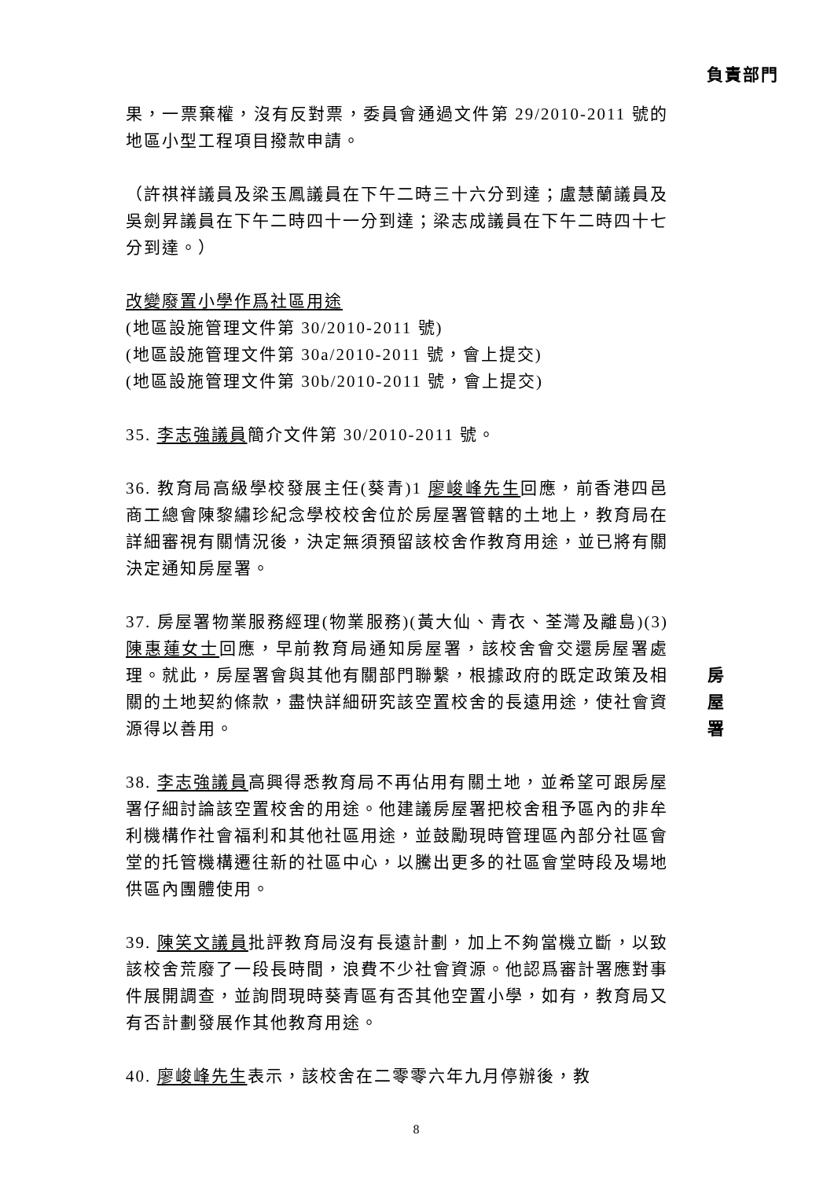負責部門
果，一票棄權，沒有反對票，委員會通過文件第 29/2010-2011 號的地區小型工程項目撥款申請。
（許祺祥議員及梁玉鳳議員在下午二時三十六分到達；盧慧蘭議員及吳劍昇議員在下午二時四十一分到達；梁志成議員在下午二時四十七分到達。）
改變廢置小學作爲社區用途
(地區設施管理文件第 30/2010-2011 號)
(地區設施管理文件第 30a/2010-2011 號，會上提交)
(地區設施管理文件第 30b/2010-2011 號，會上提交)
35. 李志強議員簡介文件第 30/2010-2011 號。
36. 教育局高級學校發展主任(葵青)1 廖峻峰先生回應，前香港四邑商工總會陳黎繡珍紀念學校校舍位於房屋署管轄的土地上，教育局在詳細審視有關情況後，決定無須預留該校舍作教育用途，並已將有關決定通知房屋署。
37. 房屋署物業服務經理(物業服務)(黃大仙、青衣、荃灣及離島)(3)陳惠蓮女士回應，早前教育局通知房屋署，該校舍會交還房屋署處理。就此，房屋署會與其他有關部門聯繫，根據政府的既定政策及相關的土地契約條款，盡快詳細研究該空置校舍的長遠用途，使社會資源得以善用。
房屋署
38. 李志強議員高興得悉教育局不再佔用有關土地，並希望可跟房屋署仔細討論該空置校舍的用途。他建議房屋署把校舍租予區內的非牟利機構作社會福利和其他社區用途，並鼓勵現時管理區內部分社區會堂的托管機構遷往新的社區中心，以騰出更多的社區會堂時段及場地供區內團體使用。
39. 陳笑文議員批評教育局沒有長遠計劃，加上不夠當機立斷，以致該校舍荒廢了一段長時間，浪費不少社會資源。他認爲審計署應對事件展開調查，並詢問現時葵青區有否其他空置小學，如有，教育局又有否計劃發展作其他教育用途。
40. 廖峻峰先生表示，該校舍在二零零六年九月停辦後，教
8